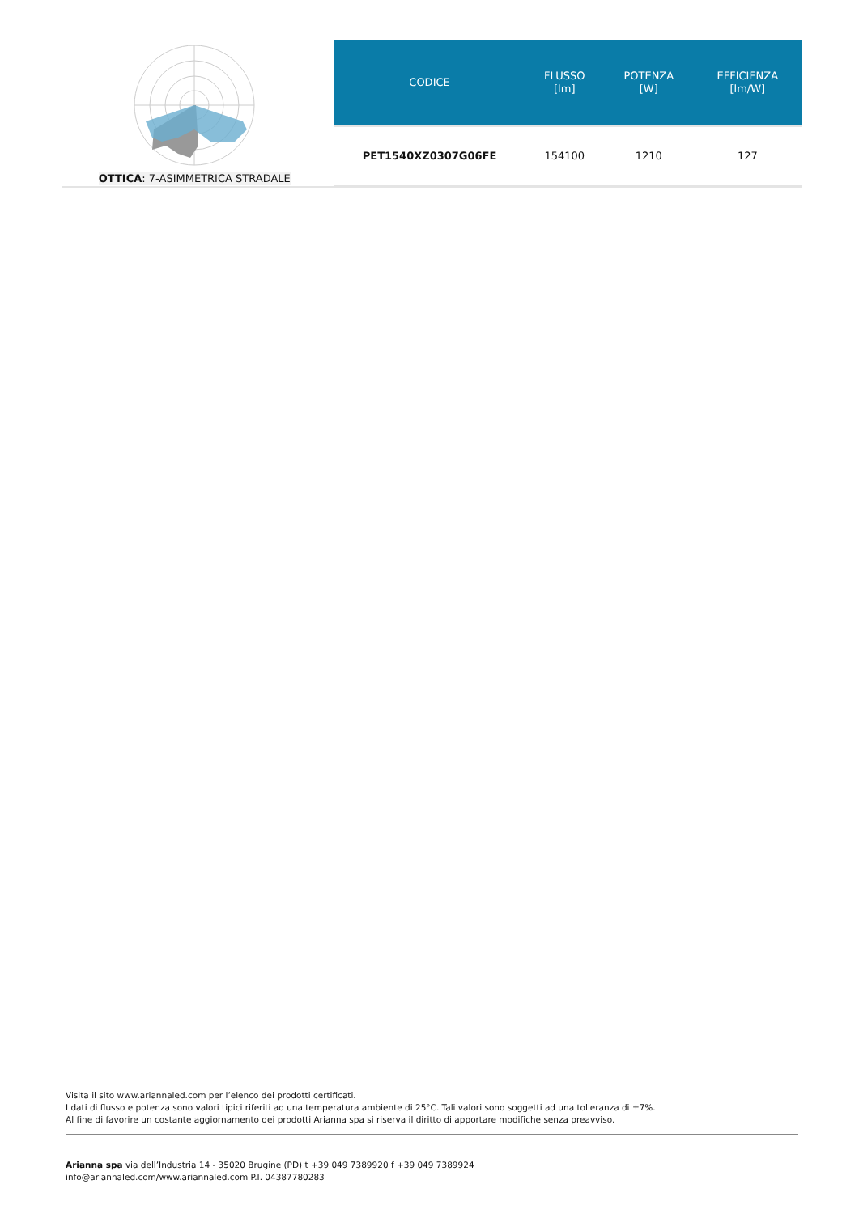OTTICA: 7-ASIMMETRICA STRADALE
| CODICE | FLUSSO [lm] | POTENZA [W] | EFFICIENZA [lm/W] |
| --- | --- | --- | --- |
| PET1540XZ0307G06FE | 154100 | 1210 | 127 |
Visita il sito www.ariannaled.com per l’elenco dei prodotti certificati.
I dati di flusso e potenza sono valori tipici riferiti ad una temperatura ambiente di 25°C. Tali valori sono soggetti ad una tolleranza di ±7%.
Al fine di favorire un costante aggiornamento dei prodotti Arianna spa si riserva il diritto di apportare modifiche senza preavviso.
Arianna spa via dell’Industria 14 - 35020 Brugine (PD) t +39 049 7389920 f +39 049 7389924
info@ariannaled.com/www.ariannaled.com P.I. 04387780283